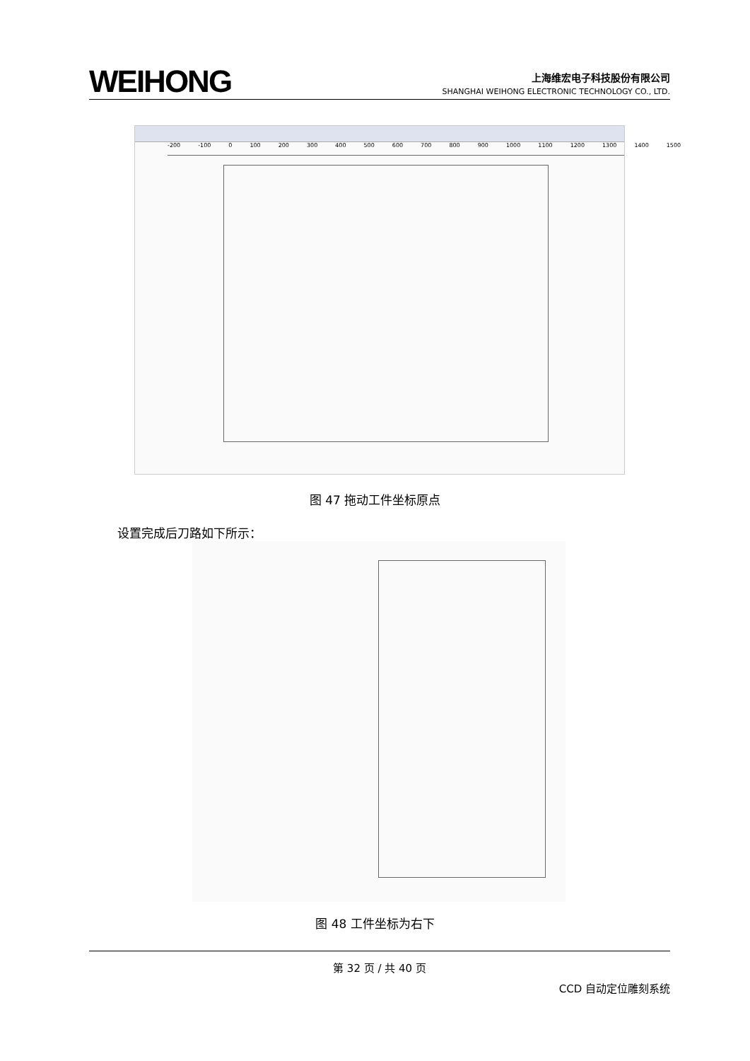WEIHONG
上海维宏电子科技股份有限公司
SHANGHAI WEIHONG ELECTRONIC TECHNOLOGY CO., LTD.
-200 -100 0 100 200 300 400 500 600 700 800 900 1000 1100 1200 1300 1400 1500
图 47 拖动工件坐标原点
设置完成后刀路如下所示：
图 48 工件坐标为右下
第 32 页 / 共 40 页
CCD 自动定位雕刻系统